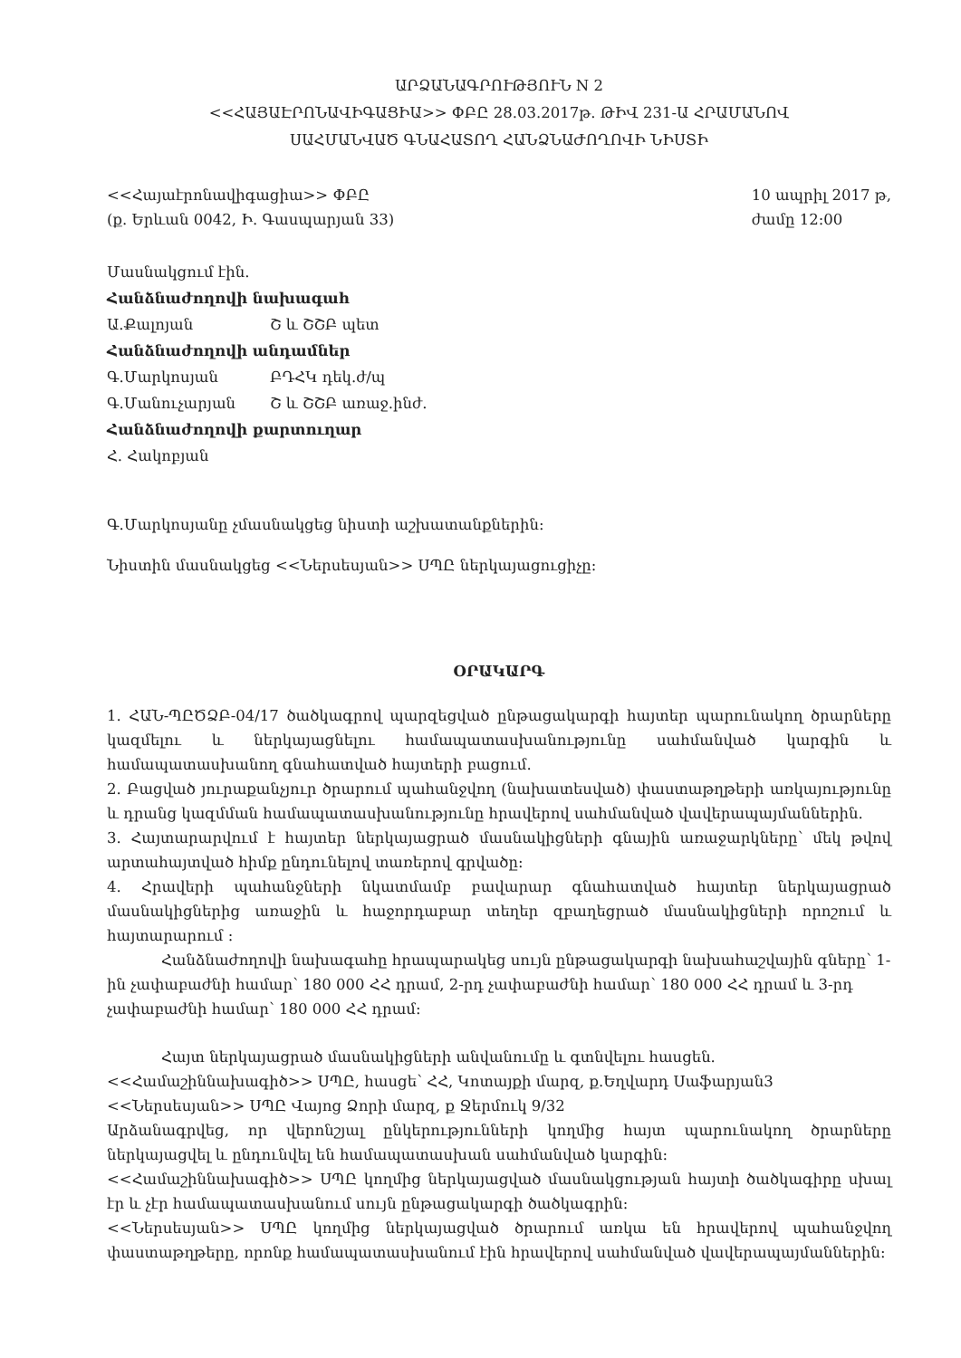ԱՐՁԱՆԱԳՐՈՒԹՅՈՒՆ N 2
<<ՀԱՅԱԷՐՈՆԱՎԻԳԱՑԻԱ>> ՓԲԸ 28.03.2017թ. ԹԻՎ 231-Ա ՀՐԱՄԱՆՈՎ
ՍԱՀՄԱՆՎԱԾ ԳՆԱՀԱՏՈՂ ՀԱՆՁՆԱԺՈՂՈՎԻ ՆԻՍՏԻ
<<Հայաէրոնավիգացիա>> ՓԲԸ
(ք. Երևան 0042, Ի. Գասպարյան 33)
10 ապրիլ 2017 թ,
ժամը 12:00
Մասնակցում էին.
Հանձնաժողովի նախագահ
Ա.Քալոյան Շ և ՇՇԲ պետ
Հանձնաժողովի անդամներ
Գ.Մարկոսյան ԲԴՀԿ դեկ.ժ/պ
Գ.Մանուչարյան Շ և ՇՇԲ առաջ.ինժ.
Հանձնաժողովի քարտուղար
Հ. Հակոբյան
Գ.Մարկոսյանը չմասնակցեց նիստի աշխատանքներին:
Նիստին մասնակցեց <<Ներսեսյան>> ՍՊԸ ներկայացուցիչը:
ՕՐԱԿԱՐԳ
1. ՀԱՆ-ՊԸԾՁԲ-04/17 ծածկագրով պարզեցված ընթացակարգի հայտեր պարունակող ծրարները կազմելու և ներկայացնելու համապատասխանությունը սահմանված կարգին և համապատասխանող գնահատված հայտերի բացում.
2. Բացված յուրաքանչյուր ծրարում պահանջվող (նախատեսված) փաստաթղթերի առկայությունը և դրանց կազմման համապատասխանությունը հրավերով սահմանված վավերապայմաններին.
3. Հայտարարվում է հայտեր ներկայացրած մասնակիցների գնային առաջարկները՝ մեկ թվով արտահայտված հիմք ընդունելով տառերով գրվածը:
4. Հրավերի պահանջների նկատմամբ բավարար գնահատված հայտեր ներկայացրած մասնակիցներից առաջին և հաջորդաբար տեղեր զբաղեցրած մասնակիցների որոշում և հայտարարում :
Հանձնաժողովի նախագահը հրապարակեց սույն ընթացակարգի նախահաշվային գները՝ 1-ին չափաբաժնի համար՝ 180 000 ՀՀ դրամ, 2-րդ չափաբաժնի համար՝ 180 000 ՀՀ դրամ և 3-րդ չափաբաժնի համար՝ 180 000 ՀՀ դրամ:
Հայտ ներկայացրած մասնակիցների անվանումը և գտնվելու հասցեն.
<<Համաշիննախագիծ>> ՍՊԸ, հասցե՝ ՀՀ, Կոտայքի մարզ, ք.Եղվարդ Սաֆարյան3
<<Ներսեսյան>> ՍՊԸ Վայոց Ձորի մարզ, ք Ջերմուկ 9/32
Արձանագրվեց, որ վերոնշյալ ընկերությունների կողմից հայտ պարունակող ծրարները ներկայացվել և ընդունվել են համապատասխան սահմանված կարգին:
<<Համաշիննախագիծ>> ՍՊԸ կողմից ներկայացված մասնակցության հայտի ծածկագիրը սխալ էր և չէր համապատասխանում սույն ընթացակարգի ծածկագրին:
<<Ներսեսյան>> ՍՊԸ կողմից ներկայացված ծրարում առկա են հրավերով պահանջվող փաստաթղթերը, որոնք համապատասխանում էին հրավերով սահմանված վավերապայմաններին: